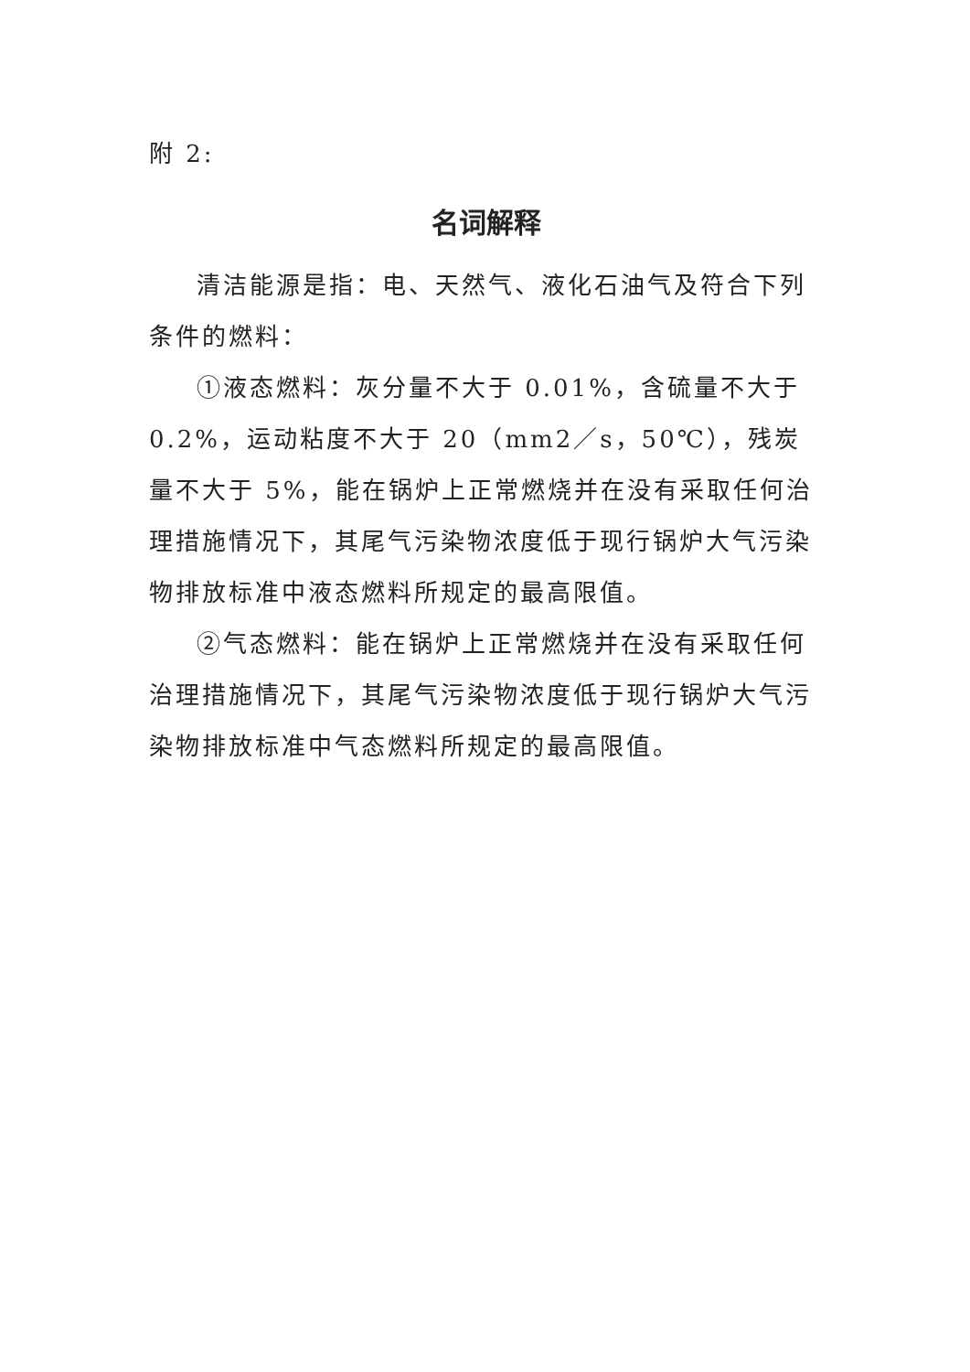附 2:
名词解释
清洁能源是指：电、天然气、液化石油气及符合下列条件的燃料：
①液态燃料：灰分量不大于 0.01%，含硫量不大于 0.2%，运动粘度不大于 20（mm2／s，50℃），残炭量不大于 5%，能在锅炉上正常燃烧并在没有采取任何治理措施情况下，其尾气污染物浓度低于现行锅炉大气污染物排放标准中液态燃料所规定的最高限值。
②气态燃料：能在锅炉上正常燃烧并在没有采取任何治理措施情况下，其尾气污染物浓度低于现行锅炉大气污染物排放标准中气态燃料所规定的最高限值。